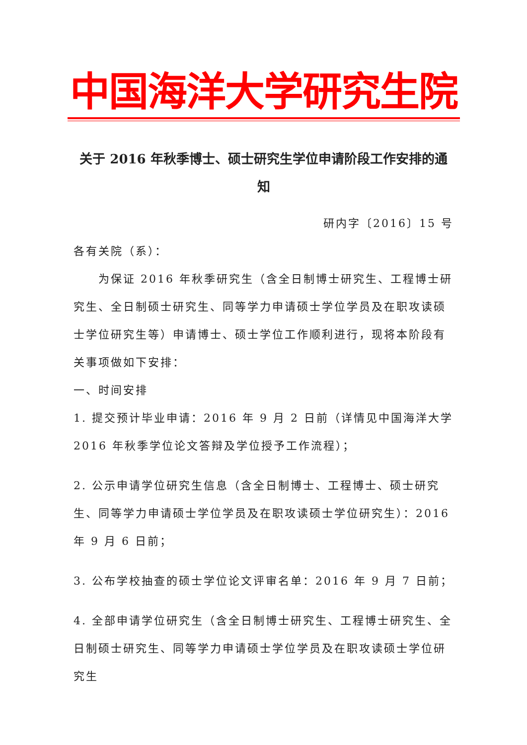中国海洋大学研究生院
关于 2016 年秋季博士、硕士研究生学位申请阶段工作安排的通知
研内字〔2016〕15 号
各有关院（系）：
为保证 2016 年秋季研究生（含全日制博士研究生、工程博士研究生、全日制硕士研究生、同等学力申请硕士学位学员及在职攻读硕士学位研究生等）申请博士、硕士学位工作顺利进行，现将本阶段有关事项做如下安排：
一、时间安排
1. 提交预计毕业申请：2016 年 9 月 2 日前（详情见中国海洋大学 2016 年秋季学位论文答辩及学位授予工作流程）；
2. 公示申请学位研究生信息（含全日制博士、工程博士、硕士研究生、同等学力申请硕士学位学员及在职攻读硕士学位研究生）：2016 年 9 月 6 日前；
3. 公布学校抽查的硕士学位论文评审名单：2016 年 9 月 7 日前；
4. 全部申请学位研究生（含全日制博士研究生、工程博士研究生、全日制硕士研究生、同等学力申请硕士学位学员及在职攻读硕士学位研究生